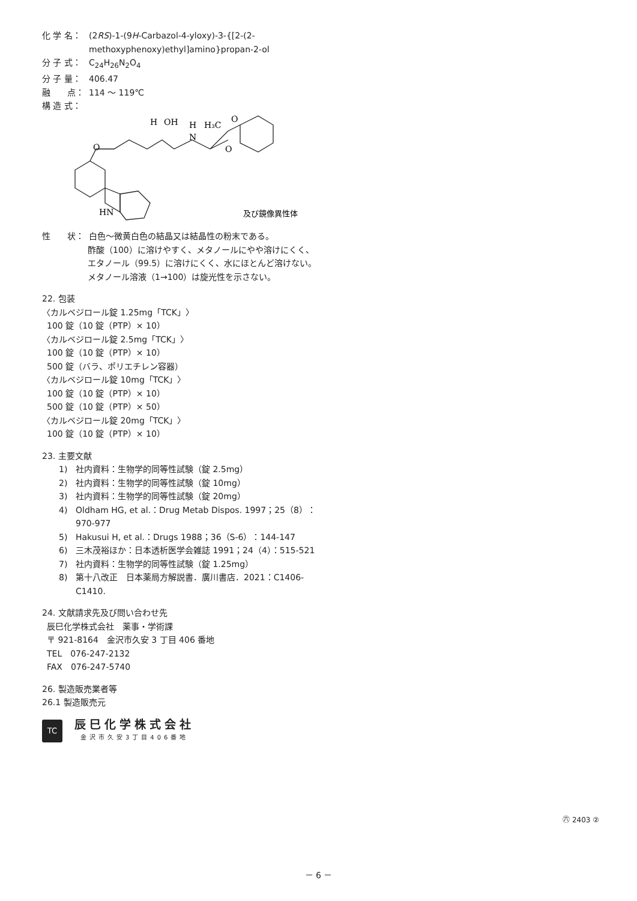化 学 名： (2RS)-1-(9H-Carbazol-4-yloxy)-3-{[2-(2-methoxyphenoxy)ethyl]amino}propan-2-ol
分 子 式： C<sub>24</sub>H<sub>26</sub>N<sub>2</sub>O<sub>4</sub>
分 子 量： 406.47
融　　点： 114 ～ 119℃
構 造 式：
H
OH
H
N
H₃C
O
O
O
HN
及び鏡像異性体
性　　状： 白色～微黄白色の結晶又は結晶性の粉末である。
酢酸（100）に溶けやすく、メタノールにやや溶けにくく、エタノール（99.5）に溶けにくく、水にほとんど溶けない。
メタノール溶液（1→100）は旋光性を示さない。
22. 包装
〈カルベジロール錠 1.25mg「TCK」〉
100 錠（10 錠（PTP）× 10）
〈カルベジロール錠 2.5mg「TCK」〉
100 錠（10 錠（PTP）× 10）
500 錠（バラ、ポリエチレン容器）
〈カルベジロール錠 10mg「TCK」〉
100 錠（10 錠（PTP）× 10）
500 錠（10 錠（PTP）× 50）
〈カルベジロール錠 20mg「TCK」〉
100 錠（10 錠（PTP）× 10）
23. 主要文献
1) 社内資料：生物学的同等性試験（錠 2.5mg）
2) 社内資料：生物学的同等性試験（錠 10mg）
3) 社内資料：生物学的同等性試験（錠 20mg）
4) Oldham HG, et al.：Drug Metab Dispos. 1997；25（8）：970-977
5) Hakusui H, et al.：Drugs 1988；36（S-6）：144-147
6) 三木茂裕ほか：日本透析医学会雑誌 1991；24（4）：515-521
7) 社内資料：生物学的同等性試験（錠 1.25mg）
8) 第十八改正　日本薬局方解説書．廣川書店．2021：C1406-C1410.
24. 文献請求先及び問い合わせ先
辰巳化学株式会社　薬事・学術課
〒 921-8164　金沢市久安 3 丁目 406 番地
TEL　076-247-2132
FAX　076-247-5740
26. 製造販売業者等
26.1 製造販売元
TC
辰巳化学株式会社
金沢市久安3丁目406番地
㊅ 2403 ②
－ 6 －